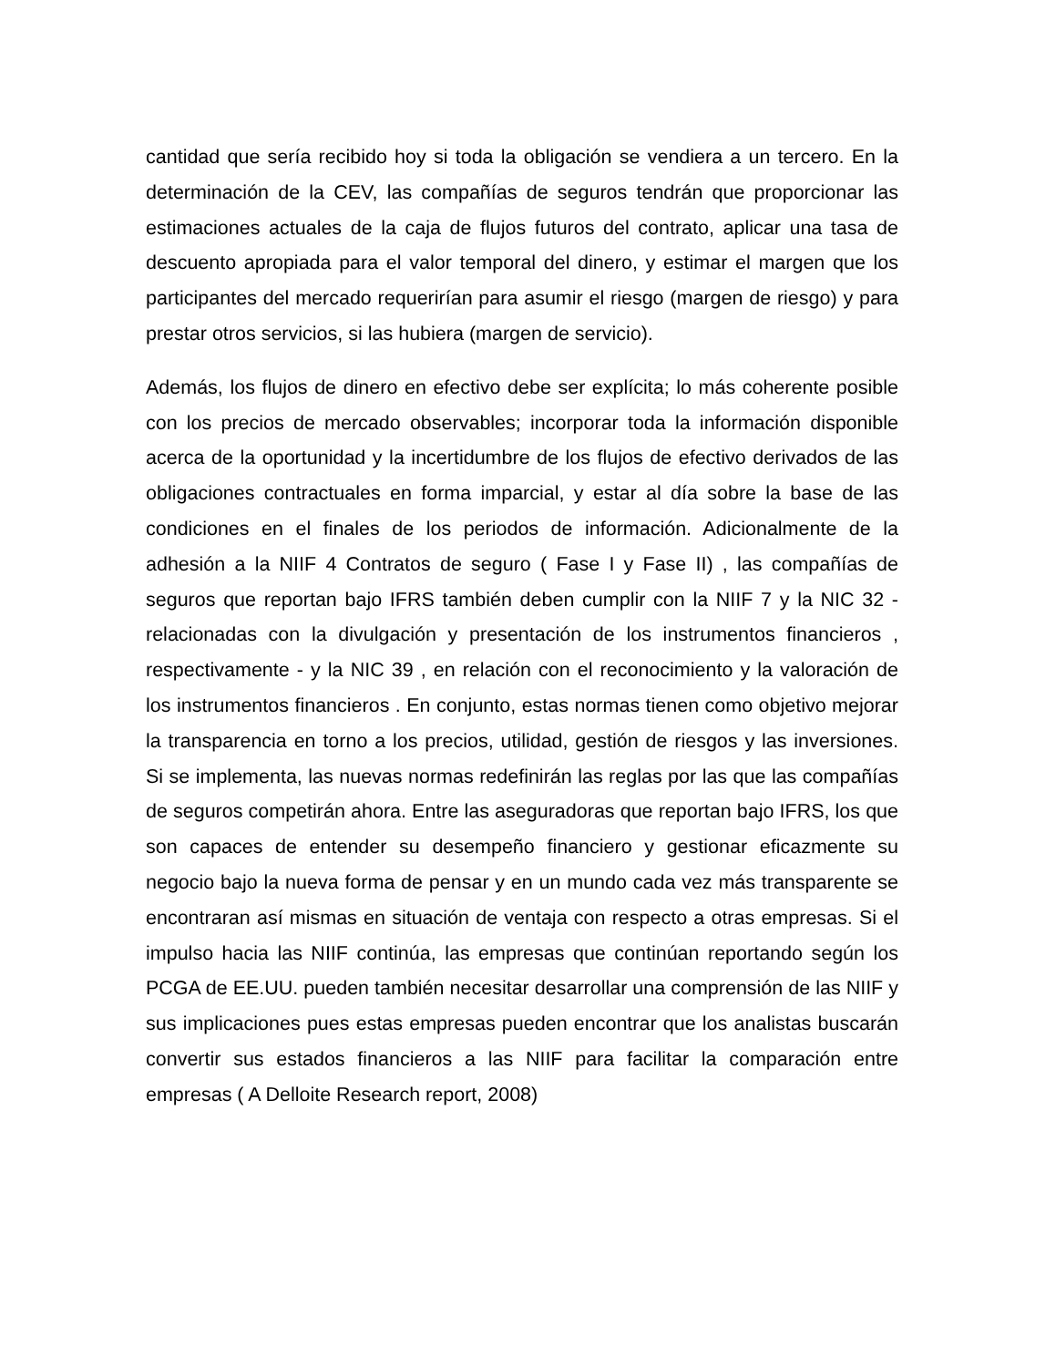cantidad que sería recibido hoy si toda la obligación se vendiera a un tercero. En la determinación de la CEV, las compañías de seguros tendrán que proporcionar las estimaciones actuales de la caja de flujos futuros del contrato, aplicar una tasa de descuento apropiada para el valor temporal del dinero, y estimar el margen que los participantes del mercado requerirían para asumir el riesgo (margen de riesgo) y para prestar otros servicios, si las hubiera (margen de servicio).
Además, los flujos de dinero en efectivo debe ser explícita; lo más coherente posible con los precios de mercado observables; incorporar toda la información disponible acerca de la oportunidad y la incertidumbre de los flujos de efectivo derivados de las obligaciones contractuales en forma imparcial, y estar al día sobre la base de las condiciones en el finales de los periodos de información. Adicionalmente de la adhesión a la NIIF 4 Contratos de seguro ( Fase I y Fase II) , las compañías de seguros que reportan bajo IFRS también deben cumplir con la NIIF 7 y la NIC 32 - relacionadas con la divulgación y presentación de los instrumentos financieros , respectivamente - y la NIC 39 , en relación con el reconocimiento y la valoración de los instrumentos financieros . En conjunto, estas normas tienen como objetivo mejorar la transparencia en torno a los precios, utilidad, gestión de riesgos y las inversiones. Si se implementa, las nuevas normas redefinirán las reglas por las que las compañías de seguros competirán ahora. Entre las aseguradoras que reportan bajo IFRS, los que son capaces de entender su desempeño financiero y gestionar eficazmente su negocio bajo la nueva forma de pensar y en un mundo cada vez más transparente se encontraran así mismas en situación de ventaja con respecto a otras empresas. Si el impulso hacia las NIIF continúa, las empresas que continúan reportando según los PCGA de EE.UU. pueden también necesitar desarrollar una comprensión de las NIIF y sus implicaciones pues estas empresas pueden encontrar que los analistas buscarán convertir sus estados financieros a las NIIF para facilitar la comparación entre empresas ( A Delloite Research report, 2008)